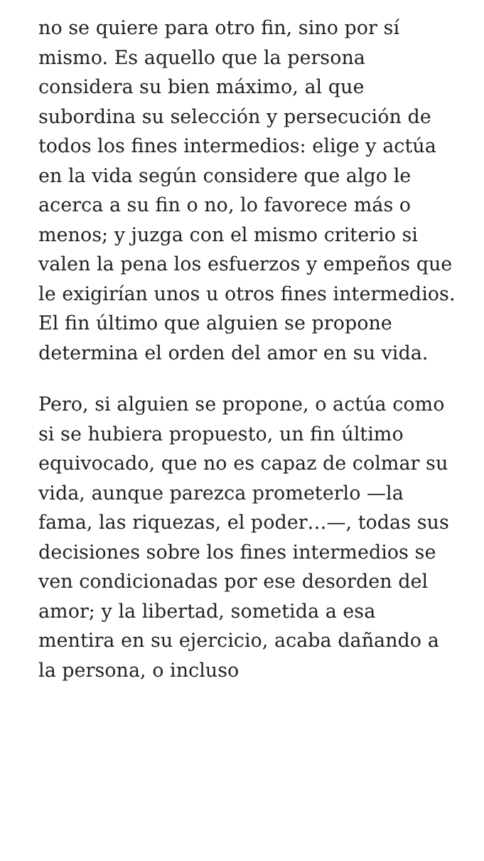no se quiere para otro fin, sino por sí mismo. Es aquello que la persona considera su bien máximo, al que subordina su selección y persecución de todos los fines intermedios: elige y actúa en la vida según considere que algo le acerca a su fin o no, lo favorece más o menos; y juzga con el mismo criterio si valen la pena los esfuerzos y empeños que le exigirían unos u otros fines intermedios. El fin último que alguien se propone determina el orden del amor en su vida.
Pero, si alguien se propone, o actúa como si se hubiera propuesto, un fin último equivocado, que no es capaz de colmar su vida, aunque parezca prometerlo —la fama, las riquezas, el poder…—, todas sus decisiones sobre los fines intermedios se ven condicionadas por ese desorden del amor; y la libertad, sometida a esa mentira en su ejercicio, acaba dañando a la persona, o incluso